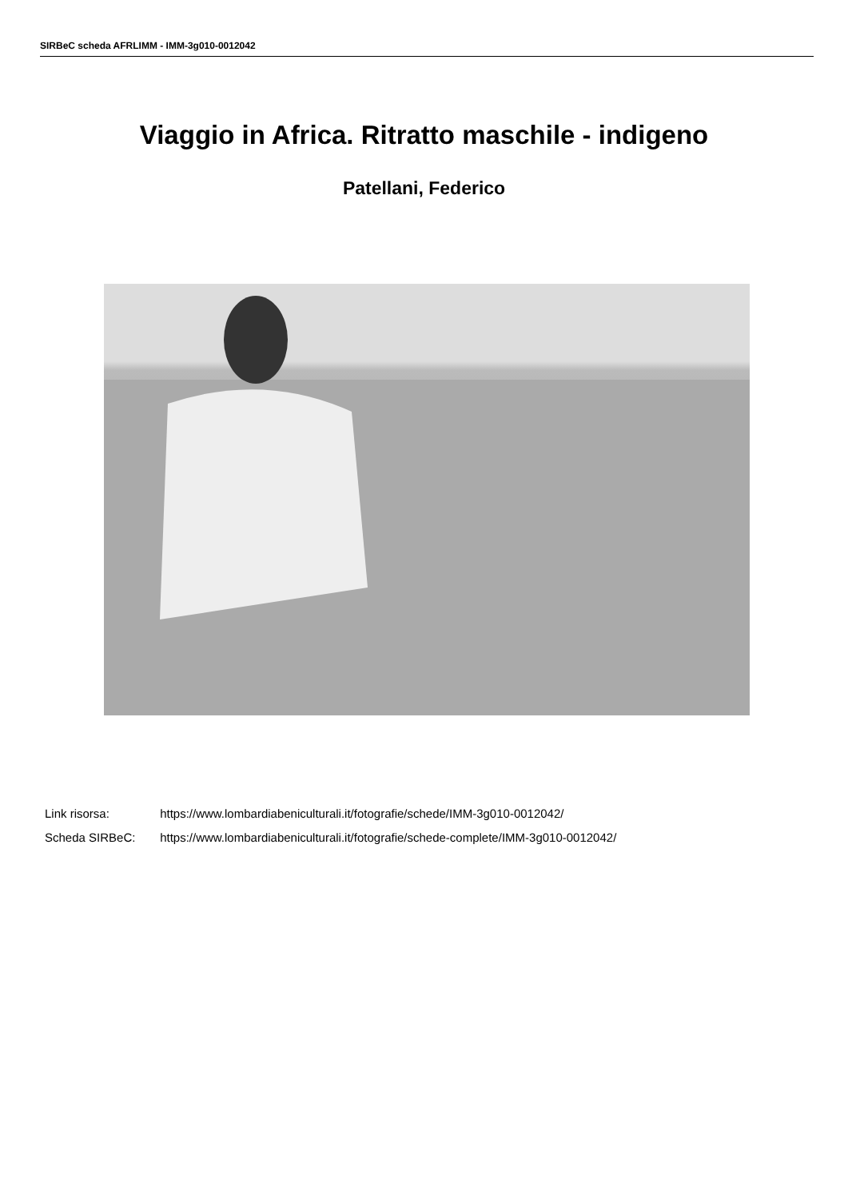SIRBeC scheda AFRLIMM - IMM-3g010-0012042
Viaggio in Africa. Ritratto maschile - indigeno
Patellani, Federico
Link risorsa: https://www.lombardiabeniculturali.it/fotografie/schede/IMM-3g010-0012042/
Scheda SIRBeC: https://www.lombardiabeniculturali.it/fotografie/schede-complete/IMM-3g010-0012042/